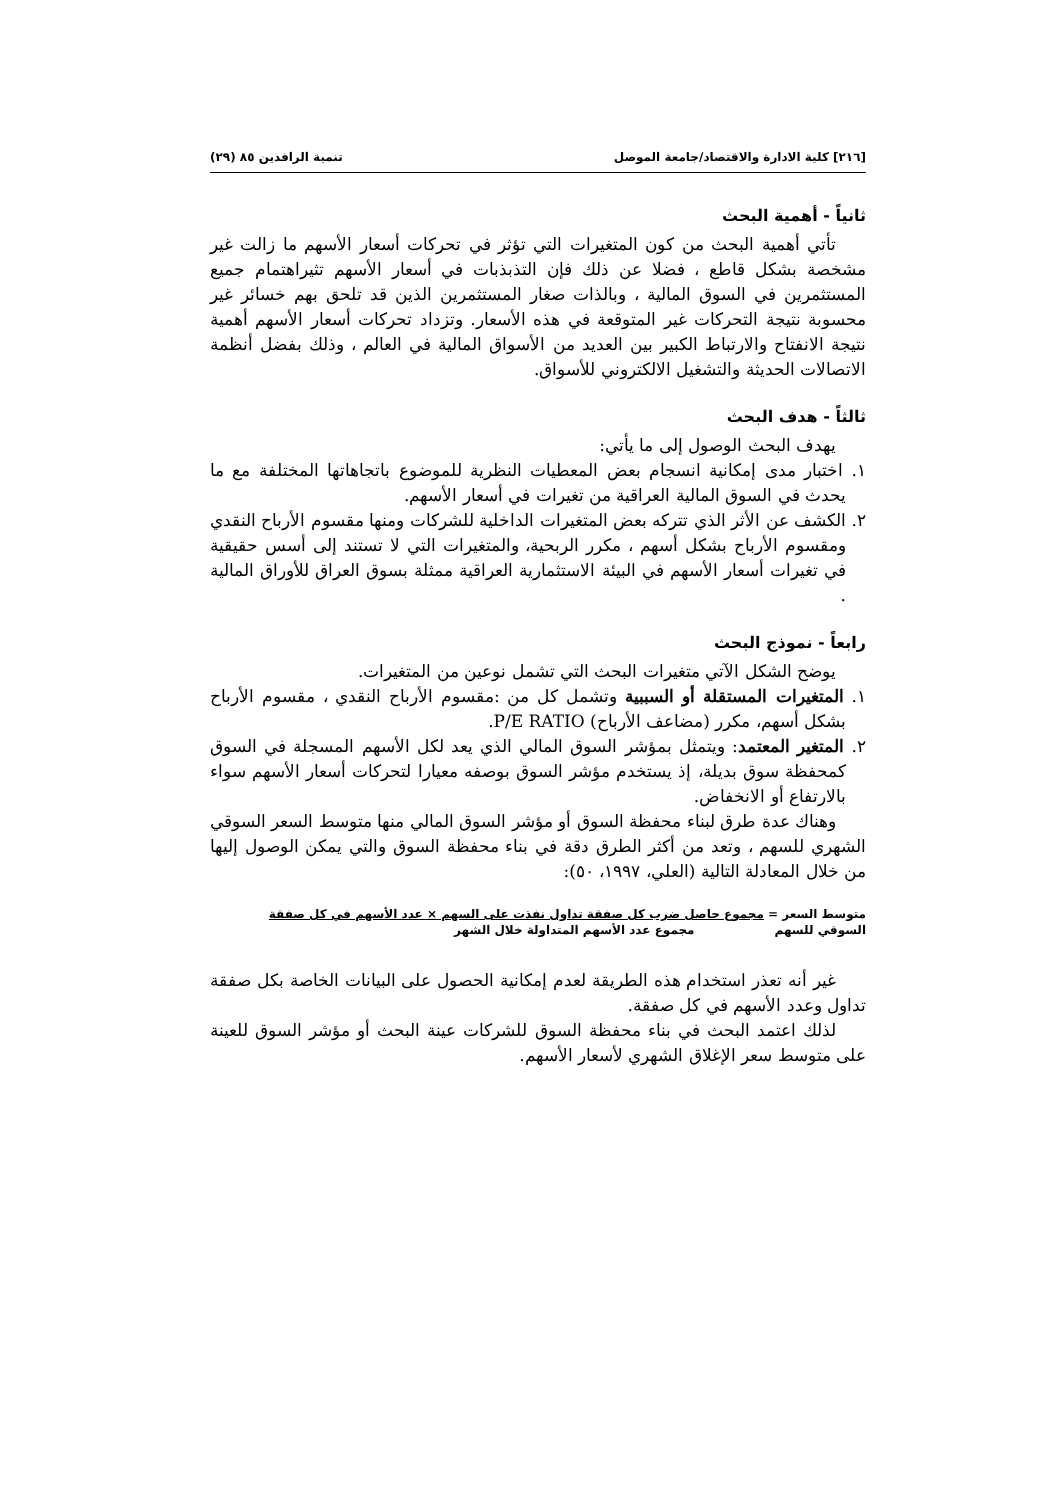[٢١٦] كلية الادارة والاقتصاد/جامعة الموصل تنمية الرافدين ٨٥ (٢٩)
ثانياً - أهمية البحث
تأتي أهمية البحث من كون المتغيرات التي تؤثر في تحركات أسعار الأسهم ما زالت غير مشخصة بشكل قاطع ، فضلا عن ذلك فإن التذبذبات في أسعار الأسهم تثيراهتمام جميع المستثمرين في السوق المالية ، وبالذات صغار المستثمرين الذين قد تلحق بهم خسائر غير محسوبة نتيجة التحركات غير المتوقعة في هذه الأسعار. وتزداد تحركات أسعار الأسهم أهمية نتيجة الانفتاح والارتباط الكبير بين العديد من الأسواق المالية في العالم ، وذلك بفضل أنظمة الاتصالات الحديثة والتشغيل الالكتروني للأسواق.
ثالثاً - هدف البحث
يهدف البحث الوصول إلى ما يأتي:
١. اختبار مدى إمكانية انسجام بعض المعطيات النظرية للموضوع باتجاهاتها المختلفة مع ما يحدث في السوق المالية العراقية من تغيرات في أسعار الأسهم.
٢. الكشف عن الأثر الذي تتركه بعض المتغيرات الداخلية للشركات ومنها مقسوم الأرباح النقدي ومقسوم الأرباح بشكل أسهم ، مكرر الربحية، والمتغيرات التي لا تستند إلى أسس حقيقية في تغيرات أسعار الأسهم في البيئة الاستثمارية العراقية ممثلة بسوق العراق للأوراق المالية .
رابعاً - نموذج البحث
يوضح الشكل الآتي متغيرات البحث التي تشمل نوعين من المتغيرات.
١. المتغيرات المستقلة أو السببية وتشمل كل من :مقسوم الأرباح النقدي ، مقسوم الأرباح بشكل أسهم، مكرر (مضاعف الأرباح) P/E RATIO.
٢. المتغير المعتمد: ويتمثل بمؤشر السوق المالي الذي يعد لكل الأسهم المسجلة في السوق كمحفظة سوق بديلة، إذ يستخدم مؤشر السوق بوصفه معيارا لتحركات أسعار الأسهم سواء بالارتفاع أو الانخفاض.
وهناك عدة طرق لبناء محفظة السوق أو مؤشر السوق المالي منها متوسط السعر السوقي الشهري للسهم ، وتعد من أكثر الطرق دقة في بناء محفظة السوق والتي يمكن الوصول إليها من خلال المعادلة التالية (العلي، ١٩٩٧، ٥٠):
متوسط السعر = مجموع حاصل ضرب كل صفقة تداول نفذت على السهم × عدد الأسهم في كل صفقة
السوقي للسهم مجموع عدد الأسهم المتداولة خلال الشهر
غير أنه تعذر استخدام هذه الطريقة لعدم إمكانية الحصول على البيانات الخاصة بكل صفقة تداول وعدد الأسهم في كل صفقة.
لذلك اعتمد البحث في بناء محفظة السوق للشركات عينة البحث أو مؤشر السوق للعينة على متوسط سعر الإغلاق الشهري لأسعار الأسهم.